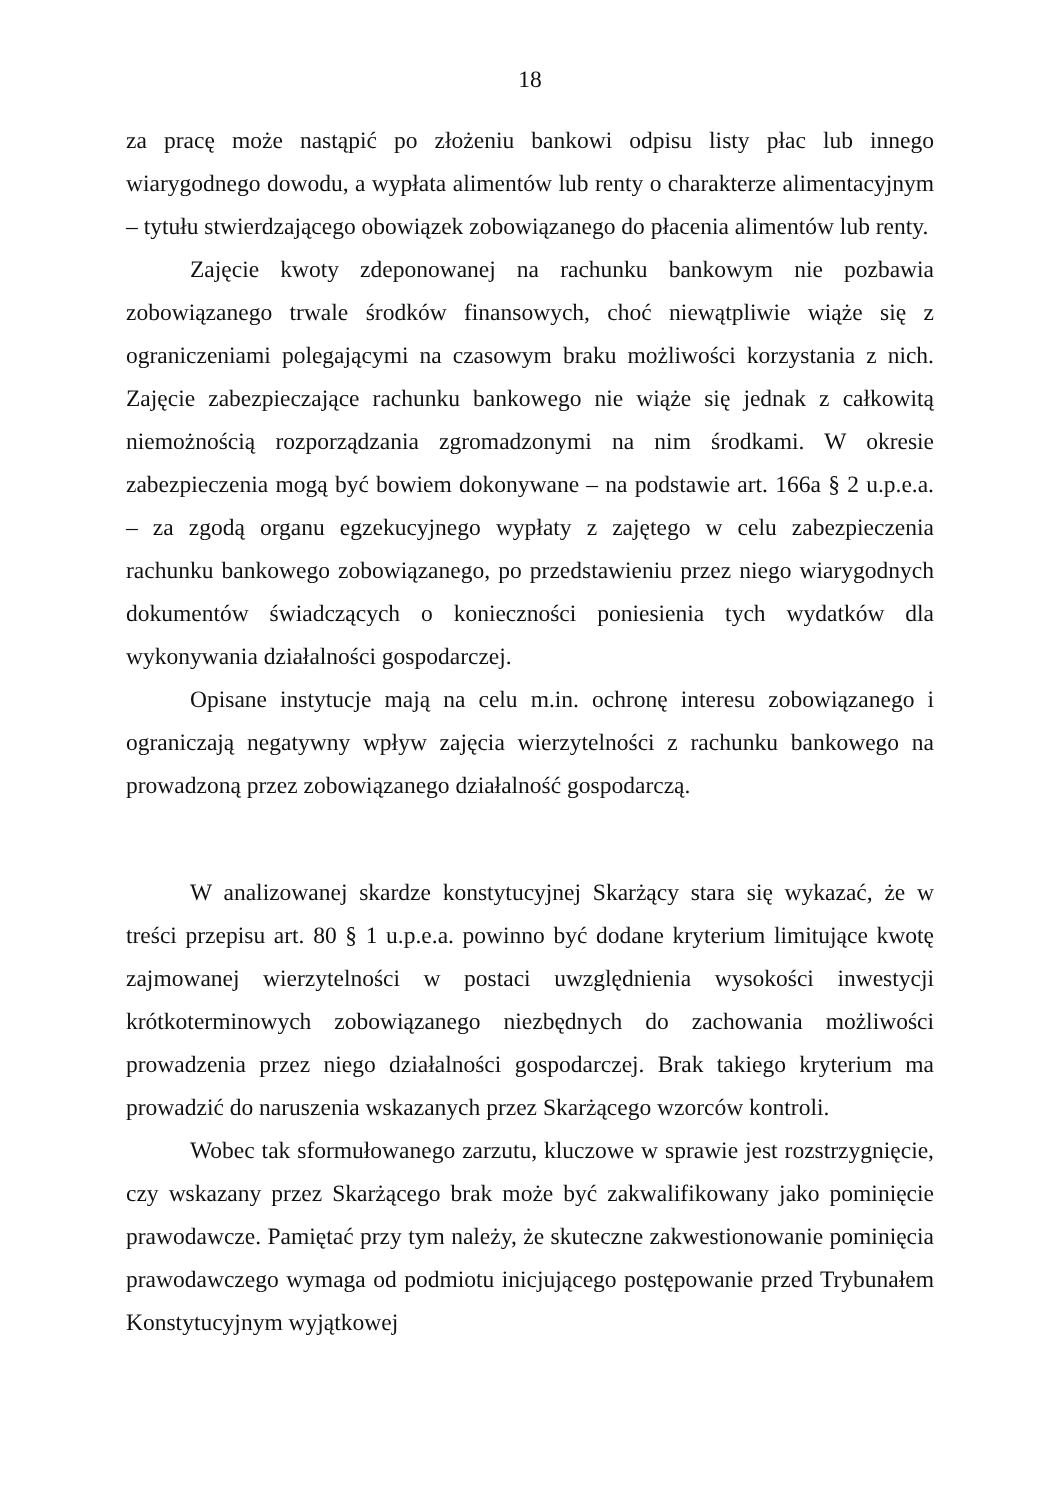18
za pracę może nastąpić po złożeniu bankowi odpisu listy płac lub innego wiarygodnego dowodu, a wypłata alimentów lub renty o charakterze alimentacyjnym – tytułu stwierdzającego obowiązek zobowiązanego do płacenia alimentów lub renty.
Zajęcie kwoty zdeponowanej na rachunku bankowym nie pozbawia zobowiązanego trwale środków finansowych, choć niewątpliwie wiąże się z ograniczeniami polegającymi na czasowym braku możliwości korzystania z nich. Zajęcie zabezpieczające rachunku bankowego nie wiąże się jednak z całkowitą niemożnością rozporządzania zgromadzonymi na nim środkami. W okresie zabezpieczenia mogą być bowiem dokonywane – na podstawie art. 166a § 2 u.p.e.a. – za zgodą organu egzekucyjnego wypłaty z zajętego w celu zabezpieczenia rachunku bankowego zobowiązanego, po przedstawieniu przez niego wiarygodnych dokumentów świadczących o konieczności poniesienia tych wydatków dla wykonywania działalności gospodarczej.
Opisane instytucje mają na celu m.in. ochronę interesu zobowiązanego i ograniczają negatywny wpływ zajęcia wierzytelności z rachunku bankowego na prowadzoną przez zobowiązanego działalność gospodarczą.
W analizowanej skardze konstytucyjnej Skarżący stara się wykazać, że w treści przepisu art. 80 § 1 u.p.e.a. powinno być dodane kryterium limitujące kwotę zajmowanej wierzytelności w postaci uwzględnienia wysokości inwestycji krótkoterminowych zobowiązanego niezbędnych do zachowania możliwości prowadzenia przez niego działalności gospodarczej. Brak takiego kryterium ma prowadzić do naruszenia wskazanych przez Skarżącego wzorców kontroli.
Wobec tak sformułowanego zarzutu, kluczowe w sprawie jest rozstrzygnięcie, czy wskazany przez Skarżącego brak może być zakwalifikowany jako pominięcie prawodawcze. Pamiętać przy tym należy, że skuteczne zakwestionowanie pominięcia prawodawczego wymaga od podmiotu inicjującego postępowanie przed Trybunałem Konstytucyjnym wyjątkowej